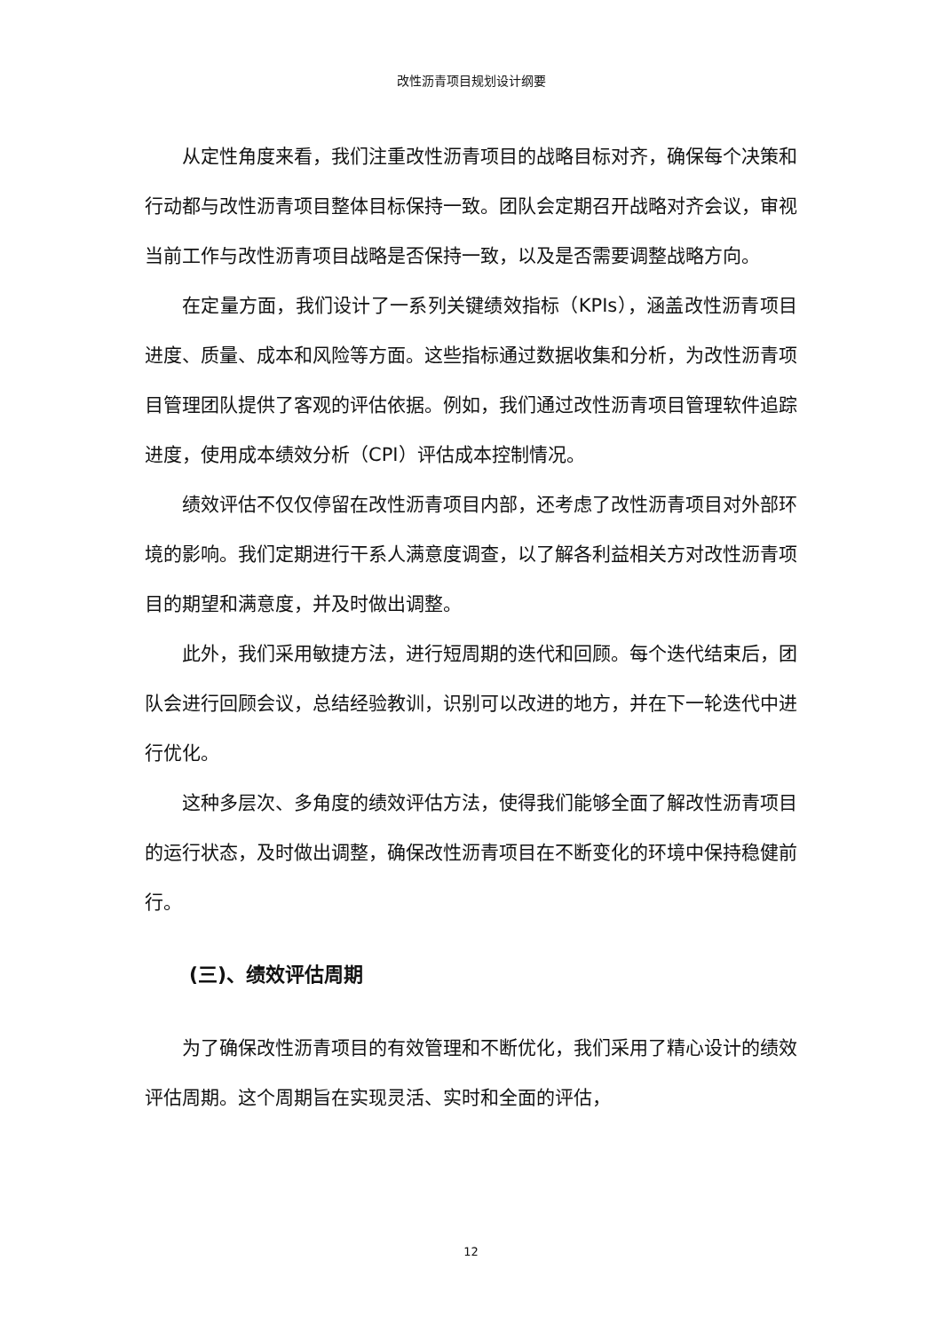改性沥青项目规划设计纲要
从定性角度来看，我们注重改性沥青项目的战略目标对齐，确保每个决策和行动都与改性沥青项目整体目标保持一致。团队会定期召开战略对齐会议，审视当前工作与改性沥青项目战略是否保持一致，以及是否需要调整战略方向。
在定量方面，我们设计了一系列关键绩效指标（KPIs），涵盖改性沥青项目进度、质量、成本和风险等方面。这些指标通过数据收集和分析，为改性沥青项目管理团队提供了客观的评估依据。例如，我们通过改性沥青项目管理软件追踪进度，使用成本绩效分析（CPI）评估成本控制情况。
绩效评估不仅仅停留在改性沥青项目内部，还考虑了改性沥青项目对外部环境的影响。我们定期进行干系人满意度调查，以了解各利益相关方对改性沥青项目的期望和满意度，并及时做出调整。
此外，我们采用敏捷方法，进行短周期的迭代和回顾。每个迭代结束后，团队会进行回顾会议，总结经验教训，识别可以改进的地方，并在下一轮迭代中进行优化。
这种多层次、多角度的绩效评估方法，使得我们能够全面了解改性沥青项目的运行状态，及时做出调整，确保改性沥青项目在不断变化的环境中保持稳健前行。
(三)、绩效评估周期
为了确保改性沥青项目的有效管理和不断优化，我们采用了精心设计的绩效评估周期。这个周期旨在实现灵活、实时和全面的评估，
12